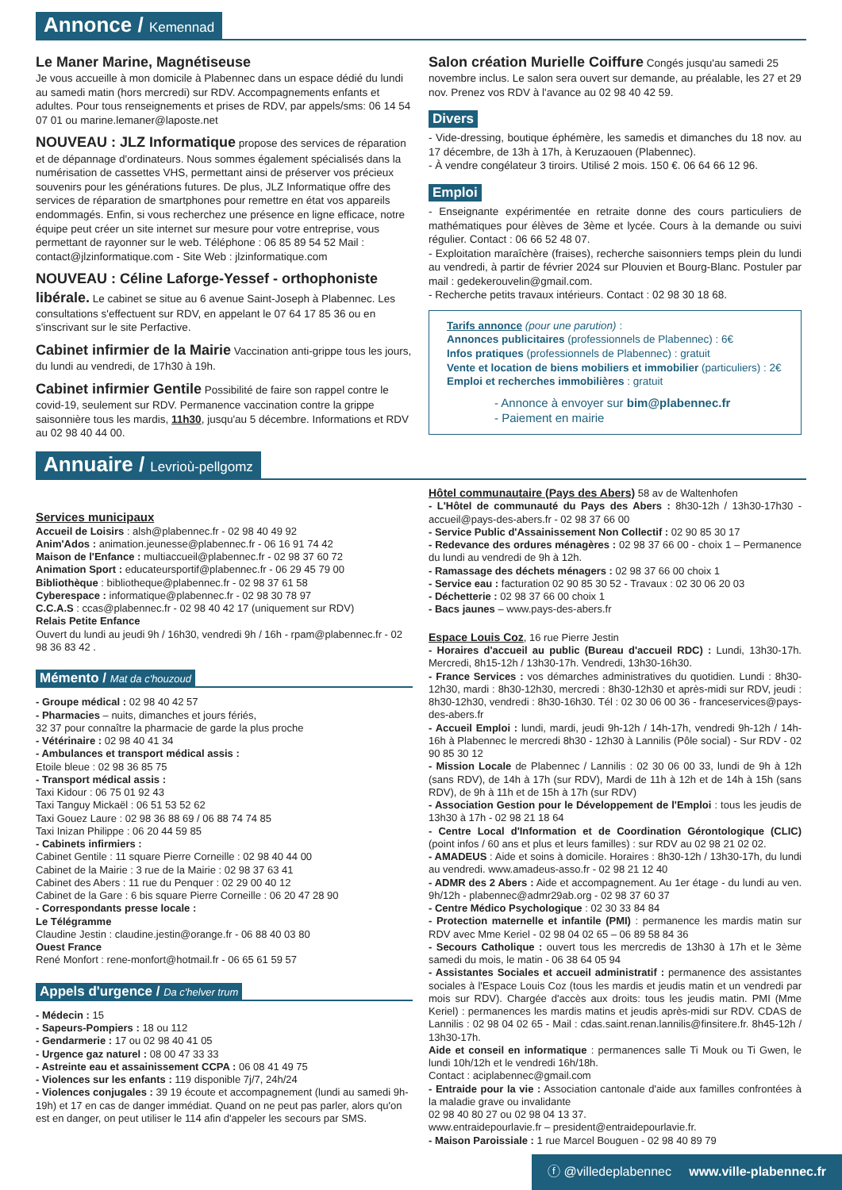Annonce / Kemennad
Le Maner Marine, Magnétiseuse
Je vous accueille à mon domicile à Plabennec dans un espace dédié du lundi au samedi matin (hors mercredi) sur RDV. Accompagnements enfants et adultes. Pour tous renseignements et prises de RDV, par appels/sms: 06 14 54 07 01 ou marine.lemaner@laposte.net
NOUVEAU : JLZ Informatique
propose des services de réparation et de dépannage d'ordinateurs. Nous sommes également spécialisés dans la numérisation de cassettes VHS, permettant ainsi de préserver vos précieux souvenirs pour les générations futures. De plus, JLZ Informatique offre des services de réparation de smartphones pour remettre en état vos appareils endommagés. Enfin, si vous recherchez une présence en ligne efficace, notre équipe peut créer un site internet sur mesure pour votre entreprise, vous permettant de rayonner sur le web. Téléphone : 06 85 89 54 52 Mail : contact@jlzinformatique.com - Site Web : jlzinformatique.com
NOUVEAU : Céline Laforge-Yessef - orthophoniste libérale.
Le cabinet se situe au 6 avenue Saint-Joseph à Plabennec. Les consultations s'effectuent sur RDV, en appelant le 07 64 17 85 36 ou en s'inscrivant sur le site Perfactive.
Cabinet infirmier de la Mairie
Vaccination anti-grippe tous les jours, du lundi au vendredi, de 17h30 à 19h.
Cabinet infirmier Gentile
Possibilité de faire son rappel contre le covid-19, seulement sur RDV. Permanence vaccination contre la grippe saisonnière tous les mardis, 11h30, jusqu'au 5 décembre. Informations et RDV au 02 98 40 44 00.
Salon création Murielle Coiffure
Congés jusqu'au samedi 25 novembre inclus. Le salon sera ouvert sur demande, au préalable, les 27 et 29 nov. Prenez vos RDV à l'avance au 02 98 40 42 59.
Divers
- Vide-dressing, boutique éphémère, les samedis et dimanches du 18 nov. au 17 décembre, de 13h à 17h, à Keruzaouen (Plabennec).
- À vendre congélateur 3 tiroirs. Utilisé 2 mois. 150 €. 06 64 66 12 96.
Emploi
- Enseignante expérimentée en retraite donne des cours particuliers de mathématiques pour élèves de 3ème et lycée. Cours à la demande ou suivi régulier. Contact : 06 66 52 48 07.
- Exploitation maraîchère (fraises), recherche saisonniers temps plein du lundi au vendredi, à partir de février 2024 sur Plouvien et Bourg-Blanc. Postuler par mail : gedekerouvelin@gmail.com.
- Recherche petits travaux intérieurs. Contact : 02 98 30 18 68.
Tarifs annonce (pour une parution) :
Annonces publicitaires (professionnels de Plabennec) : 6€
Infos pratiques (professionnels de Plabennec) : gratuit
Vente et location de biens mobiliers et immobilier (particuliers) : 2€
Emploi et recherches immobilières : gratuit
- Annonce à envoyer sur bim@plabennec.fr
- Paiement en mairie
Annuaire / Levrioù-pellgomz
Services municipaux
Accueil de Loisirs : alsh@plabennec.fr - 02 98 40 49 92
Anim'Ados : animation.jeunesse@plabennec.fr - 06 16 91 74 42
Maison de l'Enfance : multiaccueil@plabennec.fr - 02 98 37 60 72
Animation Sport : educateursportif@plabennec.fr - 06 29 45 79 00
Bibliothèque : bibliotheque@plabennec.fr - 02 98 37 61 58
Cyberespace : informatique@plabennec.fr - 02 98 30 78 97
C.C.A.S : ccas@plabennec.fr - 02 98 40 42 17 (uniquement sur RDV)
Relais Petite Enfance
Ouvert du lundi au jeudi 9h / 16h30, vendredi 9h / 16h - rpam@plabennec.fr - 02 98 36 83 42 .
Mémento / Mat da c'houzoud
- Groupe médical : 02 98 40 42 57
- Pharmacies – nuits, dimanches et jours fériés,
32 37 pour connaître la pharmacie de garde la plus proche
- Vétérinaire : 02 98 40 41 34
- Ambulances et transport médical assis :
Etoile bleue : 02 98 36 85 75
- Transport médical assis :
Taxi Kidour : 06 75 01 92 43
Taxi Tanguy Mickaël : 06 51 53 52 62
Taxi Gouez Laure : 02 98 36 88 69 / 06 88 74 74 85
Taxi Inizan Philippe : 06 20 44 59 85
- Cabinets infirmiers :
Cabinet Gentile : 11 square Pierre Corneille : 02 98 40 44 00
Cabinet de la Mairie : 3 rue de la Mairie : 02 98 37 63 41
Cabinet des Abers : 11 rue du Penquer : 02 29 00 40 12
Cabinet de la Gare : 6 bis square Pierre Corneille : 06 20 47 28 90
- Correspondants presse locale :
Le Télégramme
Claudine Jestin : claudine.jestin@orange.fr - 06 88 40 03 80
Ouest France
René Monfort : rene-monfort@hotmail.fr - 06 65 61 59 57
Appels d'urgence / Da c'helver trum
- Médecin : 15
- Sapeurs-Pompiers : 18 ou 112
- Gendarmerie : 17 ou 02 98 40 41 05
- Urgence gaz naturel : 08 00 47 33 33
- Astreinte eau et assainissement CCPA : 06 08 41 49 75
- Violences sur les enfants : 119 disponible 7j/7, 24h/24
- Violences conjugales : 39 19 écoute et accompagnement (lundi au samedi 9h- 19h) et 17 en cas de danger immédiat. Quand on ne peut pas parler, alors qu'on est en danger, on peut utiliser le 114 afin d'appeler les secours par SMS.
Hôtel communautaire (Pays des Abers) 58 av de Waltenhofen
- L'Hôtel de communauté du Pays des Abers : 8h30-12h / 13h30-17h30 - accueil@pays-des-abers.fr - 02 98 37 66 00
- Service Public d'Assainissement Non Collectif : 02 90 85 30 17
- Redevance des ordures ménagères : 02 98 37 66 00 - choix 1 – Permanence du lundi au vendredi de 9h à 12h.
- Ramassage des déchets ménagers : 02 98 37 66 00 choix 1
- Service eau : facturation 02 90 85 30 52 - Travaux : 02 30 06 20 03
- Déchetterie : 02 98 37 66 00 choix 1
- Bacs jaunes – www.pays-des-abers.fr
Espace Louis Coz, 16 rue Pierre Jestin
- Horaires d'accueil au public (Bureau d'accueil RDC) : Lundi, 13h30-17h. Mercredi, 8h15-12h / 13h30-17h. Vendredi, 13h30-16h30.
- France Services : vos démarches administratives du quotidien. Lundi : 8h30-12h30, mardi : 8h30-12h30, mercredi : 8h30-12h30 et après-midi sur RDV, jeudi : 8h30-12h30, vendredi : 8h30-16h30. Tél : 02 30 06 00 36 - franceservices@pays-des-abers.fr
- Accueil Emploi : lundi, mardi, jeudi 9h-12h / 14h-17h, vendredi 9h-12h / 14h-16h à Plabennec le mercredi 8h30 - 12h30 à Lannilis (Pôle social) - Sur RDV - 02 90 85 30 12
- Mission Locale de Plabennec / Lannilis : 02 30 06 00 33, lundi de 9h à 12h (sans RDV), de 14h à 17h (sur RDV), Mardi de 11h à 12h et de 14h à 15h (sans RDV), de 9h à 11h et de 15h à 17h (sur RDV)
- Association Gestion pour le Développement de l'Emploi : tous les jeudis de 13h30 à 17h - 02 98 21 18 64
- Centre Local d'Information et de Coordination Gérontologique (CLIC) (point infos / 60 ans et plus et leurs familles) : sur RDV au 02 98 21 02 02.
- AMADEUS : Aide et soins à domicile. Horaires : 8h30-12h / 13h30-17h, du lundi au vendredi. www.amadeus-asso.fr - 02 98 21 12 40
- ADMR des 2 Abers : Aide et accompagnement. Au 1er étage - du lundi au ven. 9h/12h - plabennec@admr29ab.org - 02 98 37 60 37
- Centre Médico Psychologique : 02 30 33 84 84
- Protection maternelle et infantile (PMI) : permanence les mardis matin sur RDV avec Mme Keriel - 02 98 04 02 65 – 06 89 58 84 36
- Secours Catholique : ouvert tous les mercredis de 13h30 à 17h et le 3ème samedi du mois, le matin - 06 38 64 05 94
- Assistantes Sociales et accueil administratif : permanence des assistantes sociales à l'Espace Louis Coz (tous les mardis et jeudis matin et un vendredi par mois sur RDV). Chargée d'accès aux droits: tous les jeudis matin. PMI (Mme Keriel) : permanences les mardis matins et jeudis après-midi sur RDV. CDAS de Lannilis : 02 98 04 02 65 - Mail : cdas.saint.renan.lannilis@finsitere.fr. 8h45-12h / 13h30-17h.
Aide et conseil en informatique : permanences salle Ti Mouk ou Ti Gwen, le lundi 10h/12h et le vendredi 16h/18h.
Contact : aciplabennec@gmail.com
- Entraide pour la vie : Association cantonale d'aide aux familles confrontées à la maladie grave ou invalidante
02 98 40 80 27 ou 02 98 04 13 37.
www.entraidepourlavie.fr – president@entraidepourlavie.fr.
- Maison Paroissiale : 1 rue Marcel Bouguen - 02 98 40 89 79
ⓕ @villedeplabennec www.ville-plabennec.fr